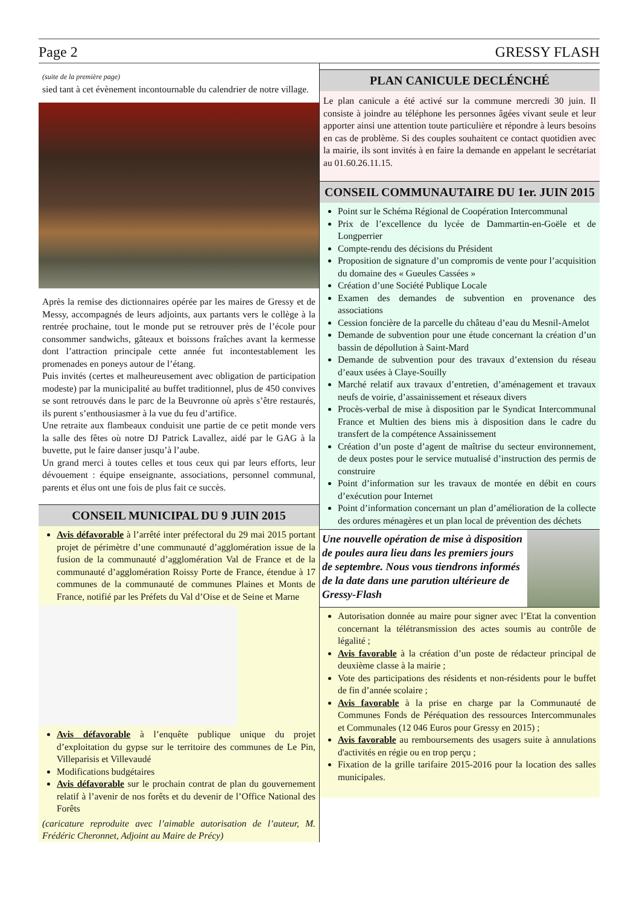Page 2 GRESSY FLASH
(suite de la première page)
sied tant à cet évènement incontournable du calendrier de notre village.
Après la remise des dictionnaires opérée par les maires de Gressy et de Messy, accompagnés de leurs adjoints, aux partants vers le collège à la rentrée prochaine, tout le monde put se retrouver près de l’école pour consommer sandwichs, gâteaux et boissons fraîches avant la kermesse dont l’attraction principale cette année fut incontestablement les promenades en poneys autour de l’étang.
Puis invités (certes et malheureusement avec obligation de participation modeste) par la municipalité au buffet traditionnel, plus de 450 convives se sont retrouvés dans le parc de la Beuvronne où après s’être restaurés, ils purent s’enthousiasmer à la vue du feu d’artifice.
Une retraite aux flambeaux conduisit une partie de ce petit monde vers la salle des fêtes où notre DJ Patrick Lavallez, aidé par le GAG à la buvette, put le faire danser jusqu’à l’aube.
Un grand merci à toutes celles et tous ceux qui par leurs efforts, leur dévouement : équipe enseignante, associations, personnel communal, parents et élus ont une fois de plus fait ce succès.
CONSEIL MUNICIPAL DU 9 JUIN 2015
Avis défavorable à l’arrêté inter préfectoral du 29 mai 2015 portant projet de périmètre d’une communauté d’agglomération issue de la fusion de la communauté d’agglomération Val de France et de la communauté d’agglomération Roissy Porte de France, étendue à 17 communes de la communauté de communes Plaines et Monts de France, notifié par les Préfets du Val d’Oise et de Seine et Marne
Avis défavorable à l’enquête publique unique du projet d’exploitation du gypse sur le territoire des communes de Le Pin, Villeparisis et Villevaudé
Modifications budgétaires
Avis défavorable sur le prochain contrat de plan du gouvernement relatif à l’avenir de nos forêts et du devenir de l’Office National des Forêts
(caricature reproduite avec l’aimable autorisation de l’auteur, M. Frédéric Cheronnet, Adjoint au Maire de Précy)
PLAN CANICULE DECLÉNCHÉ
Le plan canicule a été activé sur la commune mercredi 30 juin. Il consiste à joindre au téléphone les personnes âgées vivant seule et leur apporter ainsi une attention toute particulière et répondre à leurs besoins en cas de problème. Si des couples souhaitent ce contact quotidien avec la mairie, ils sont invités à en faire la demande en appelant le secrétariat au 01.60.26.11.15.
CONSEIL COMMUNAUTAIRE DU 1er. JUIN 2015
Point sur le Schéma Régional de Coopération Intercommunal
Prix de l’excellence du lycée de Dammartin-en-Goële et de Longperrier
Compte-rendu des décisions du Président
Proposition de signature d’un compromis de vente pour l’acquisition du domaine des « Gueules Cassées »
Création d’une Société Publique Locale
Examen des demandes de subvention en provenance des associations
Cession foncière de la parcelle du château d’eau du Mesnil-Amelot
Demande de subvention pour une étude concernant la création d’un bassin de dépollution à Saint-Mard
Demande de subvention pour des travaux d’extension du réseau d’eaux usées à Claye-Souilly
Marché relatif aux travaux d’entretien, d’aménagement et travaux neufs de voirie, d’assainissement et réseaux divers
Procès-verbal de mise à disposition par le Syndicat Intercommunal France et Multien des biens mis à disposition dans le cadre du transfert de la compétence Assainissement
Création d’un poste d’agent de maîtrise du secteur environnement, de deux postes pour le service mutualisé d’instruction des permis de construire
Point d’information sur les travaux de montée en débit en cours d’exécution pour Internet
Point d’information concernant un plan d’amélioration de la collecte des ordures ménagères et un plan local de prévention des déchets
Une nouvelle opération de mise à disposition de poules aura lieu dans les premiers jours de septembre. Nous vous tiendrons informés de la date dans une parution ultérieure de Gressy-Flash
Autorisation donnée au maire pour signer avec l’Etat la convention concernant la télétransmission des actes soumis au contrôle de légalité ;
Avis favorable à la création d’un poste de rédacteur principal de deuxième classe à la mairie ;
Vote des participations des résidents et non-résidents pour le buffet de fin d’année scolaire ;
Avis favorable à la prise en charge par la Communauté de Communes Fonds de Péréquation des ressources Intercommunales et Communales (12 046 Euros pour Gressy en 2015) ;
Avis favorable au remboursements des usagers suite à annulations d'activités en régie ou en trop perçu ;
Fixation de la grille tarifaire 2015-2016 pour la location des salles municipales.